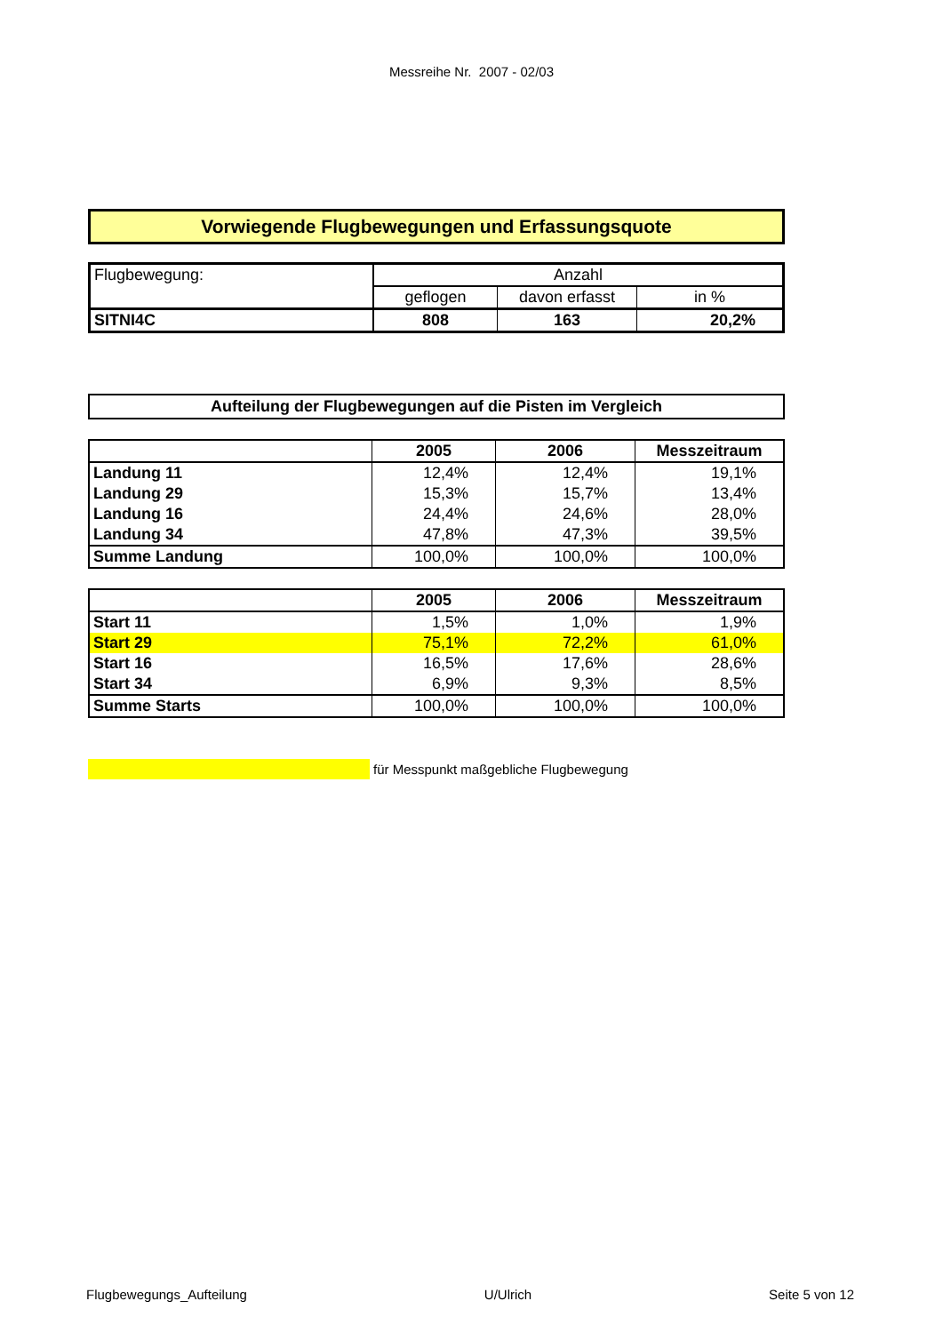Messreihe Nr. 2007 - 02/03
Vorwiegende Flugbewegungen und Erfassungsquote
| Flugbewegung: | Anzahl | | |
| | geflogen | davon erfasst | in % |
| SITNI4C | 808 | 163 | 20,2% |
Aufteilung der Flugbewegungen auf die Pisten im Vergleich
| | 2005 | 2006 | Messzeitraum |
| --- | --- | --- | --- |
| Landung 11 | 12,4% | 12,4% | 19,1% |
| Landung 29 | 15,3% | 15,7% | 13,4% |
| Landung 16 | 24,4% | 24,6% | 28,0% |
| Landung 34 | 47,8% | 47,3% | 39,5% |
| Summe Landung | 100,0% | 100,0% | 100,0% |
| | 2005 | 2006 | Messzeitraum |
| --- | --- | --- | --- |
| Start 11 | 1,5% | 1,0% | 1,9% |
| Start 29 | 75,1% | 72,2% | 61,0% |
| Start 16 | 16,5% | 17,6% | 28,6% |
| Start 34 | 6,9% | 9,3% | 8,5% |
| Summe Starts | 100,0% | 100,0% | 100,0% |
für Messpunkt maßgebliche Flugbewegung
Flugbewegungs_Aufteilung U/Ulrich Seite 5 von 12